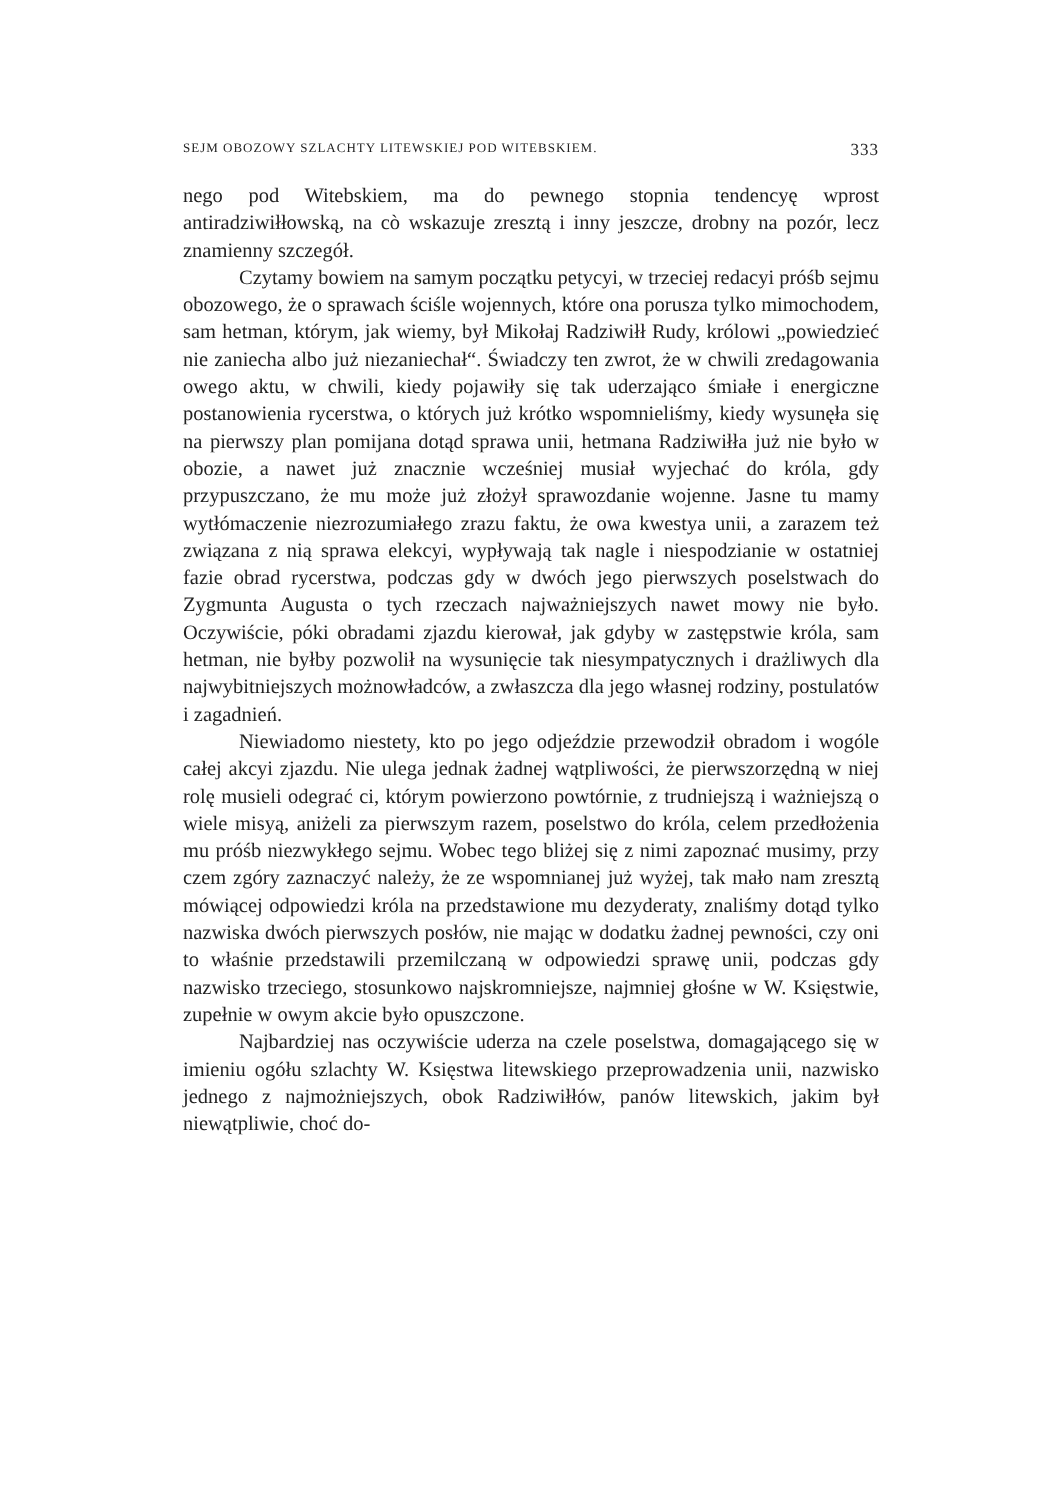SEJM OBOZOWY SZLACHTY LITEWSKIEJ POD WITEBSKIEM. 333
nego pod Witebskiem, ma do pewnego stopnia tendencyę wprost antiradziwiłłowską, na cò wskazuje zresztą i inny jeszcze, drobny na pozór, lecz znamienny szczegół.
Czytamy bowiem na samym początku petycyi, w trzeciej redacyi próśb sejmu obozowego, że o sprawach ściśle wojennych, które ona porusza tylko mimochodem, sam hetman, którym, jak wiemy, był Mikołaj Radziwiłł Rudy, królowi „powiedzieć nie zaniecha albo już niezaniechał“. Świadczy ten zwrot, że w chwili zredagowania owego aktu, w chwili, kiedy pojawiły się tak uderzająco śmiałe i energiczne postanowienia rycerstwa, o których już krótko wspomnieliśmy, kiedy wysunęła się na pierwszy plan pomijana dotąd sprawa unii, hetmana Radziwiłła już nie było w obozie, a nawet już znacznie wcześniej musiał wyjechać do króla, gdy przypuszczano, że mu może już złożył sprawozdanie wojenne. Jasne tu mamy wytłómaczenie niezrozumiałego zrazu faktu, że owa kwestya unii, a zarazem też związana z nią sprawa elekcyi, wypływają tak nagle i niespodzianie w ostatniej fazie obrad rycerstwa, podczas gdy w dwóch jego pierwszych poselstwach do Zygmunta Augusta o tych rzeczach najważniejszych nawet mowy nie było. Oczywiście, póki obradami zjazdu kierował, jak gdyby w zastępstwie króla, sam hetman, nie byłby pozwolił na wysunięcie tak niesympatycznych i drażliwych dla najwybitniejszych możnowładców, a zwłaszcza dla jego własnej rodziny, postulatów i zagadnień.
Niewiadomo niestety, kto po jego odjeździe przewodził obradom i wogóle całej akcyi zjazdu. Nie ulega jednak żadnej wątpliwości, że pierwszorzędną w niej rolę musieli odegrać ci, którym powierzono powtórnie, z trudniejszą i ważniejszą o wiele misyą, aniżeli za pierwszym razem, poselstwo do króla, celem przedłożenia mu próśb niezwykłego sejmu. Wobec tego bliżej się z nimi zapoznać musimy, przy czem zgóry zaznaczyć należy, że ze wspomnianej już wyżej, tak mało nam zresztą mówiącej odpowiedzi króla na przedstawione mu dezyderaty, znaliśmy dotąd tylko nazwiska dwóch pierwszych posłów, nie mając w dodatku żadnej pewności, czy oni to właśnie przedstawili przemilczaną w odpowiedzi sprawę unii, podczas gdy nazwisko trzeciego, stosunkowo najskromniejsze, najmniej głośne w W. Księstwie, zupełnie w owym akcie było opuszczone.
Najbardziej nas oczywiście uderza na czele poselstwa, domagającego się w imieniu ogółu szlachty W. Księstwa litewskiego przeprowadzenia unii, nazwisko jednego z najmożniejszych, obok Radziwiłłów, panów litewskich, jakim był niewątpliwie, choć do-